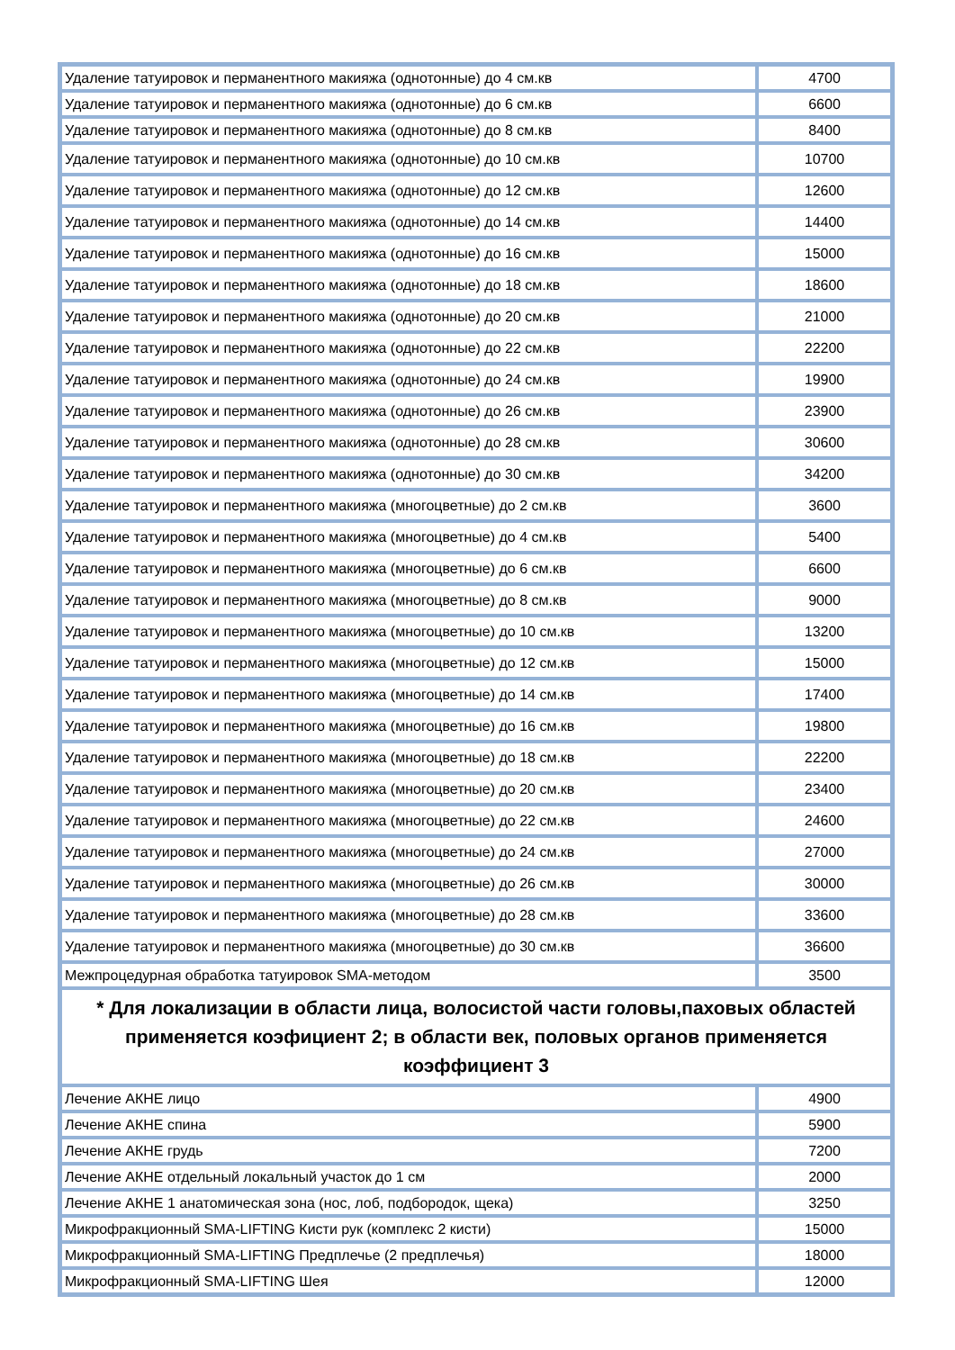| Удаление татуировок и перманентного макияжа (однотонные) до 4 см.кв | 4700 |
| Удаление татуировок и перманентного макияжа (однотонные) до 6 см.кв | 6600 |
| Удаление татуировок и перманентного макияжа (однотонные) до 8 см.кв | 8400 |
| Удаление татуировок и перманентного макияжа (однотонные) до 10 см.кв | 10700 |
| Удаление татуировок и перманентного макияжа (однотонные) до 12 см.кв | 12600 |
| Удаление татуировок и перманентного макияжа (однотонные) до 14 см.кв | 14400 |
| Удаление татуировок и перманентного макияжа (однотонные) до 16 см.кв | 15000 |
| Удаление татуировок и перманентного макияжа (однотонные) до 18 см.кв | 18600 |
| Удаление татуировок и перманентного макияжа (однотонные) до 20 см.кв | 21000 |
| Удаление татуировок и перманентного макияжа (однотонные) до 22 см.кв | 22200 |
| Удаление татуировок и перманентного макияжа (однотонные) до 24 см.кв | 19900 |
| Удаление татуировок и перманентного макияжа (однотонные) до 26 см.кв | 23900 |
| Удаление татуировок и перманентного макияжа (однотонные) до 28 см.кв | 30600 |
| Удаление татуировок и перманентного макияжа (однотонные) до 30 см.кв | 34200 |
| Удаление татуировок и перманентного макияжа (многоцветные) до 2 см.кв | 3600 |
| Удаление татуировок и перманентного макияжа (многоцветные) до 4 см.кв | 5400 |
| Удаление татуировок и перманентного макияжа (многоцветные) до 6 см.кв | 6600 |
| Удаление татуировок и перманентного макияжа (многоцветные) до 8 см.кв | 9000 |
| Удаление татуировок и перманентного макияжа (многоцветные) до 10 см.кв | 13200 |
| Удаление татуировок и перманентного макияжа (многоцветные) до 12 см.кв | 15000 |
| Удаление татуировок и перманентного макияжа (многоцветные) до 14 см.кв | 17400 |
| Удаление татуировок и перманентного макияжа (многоцветные) до 16 см.кв | 19800 |
| Удаление татуировок и перманентного макияжа (многоцветные) до 18 см.кв | 22200 |
| Удаление татуировок и перманентного макияжа (многоцветные) до 20 см.кв | 23400 |
| Удаление татуировок и перманентного макияжа (многоцветные) до 22 см.кв | 24600 |
| Удаление татуировок и перманентного макияжа (многоцветные) до 24 см.кв | 27000 |
| Удаление татуировок и перманентного макияжа (многоцветные) до 26 см.кв | 30000 |
| Удаление татуировок и перманентного макияжа (многоцветные) до 28 см.кв | 33600 |
| Удаление татуировок и перманентного макияжа (многоцветные) до 30 см.кв | 36600 |
| Межпроцедурная обработка татуировок SMA-методом | 3500 |
| * Для локализации в области лица, волосистой части головы,паховых областей применяется коэфициент 2; в области век, половых органов применяется коэффициент 3 | |
| Лечение АКНЕ лицо | 4900 |
| Лечение АКНЕ спина | 5900 |
| Лечение АКНЕ грудь | 7200 |
| Лечение АКНЕ отдельный локальный участок до 1 см | 2000 |
| Лечение АКНЕ 1 анатомическая зона (нос, лоб, подбородок, щека) | 3250 |
| Микрофракционный SMA-LIFTING Кисти рук (комплекс 2 кисти) | 15000 |
| Микрофракционный SMA-LIFTING Предплечье (2 предплечья) | 18000 |
| Микрофракционный SMA-LIFTING Шея | 12000 |